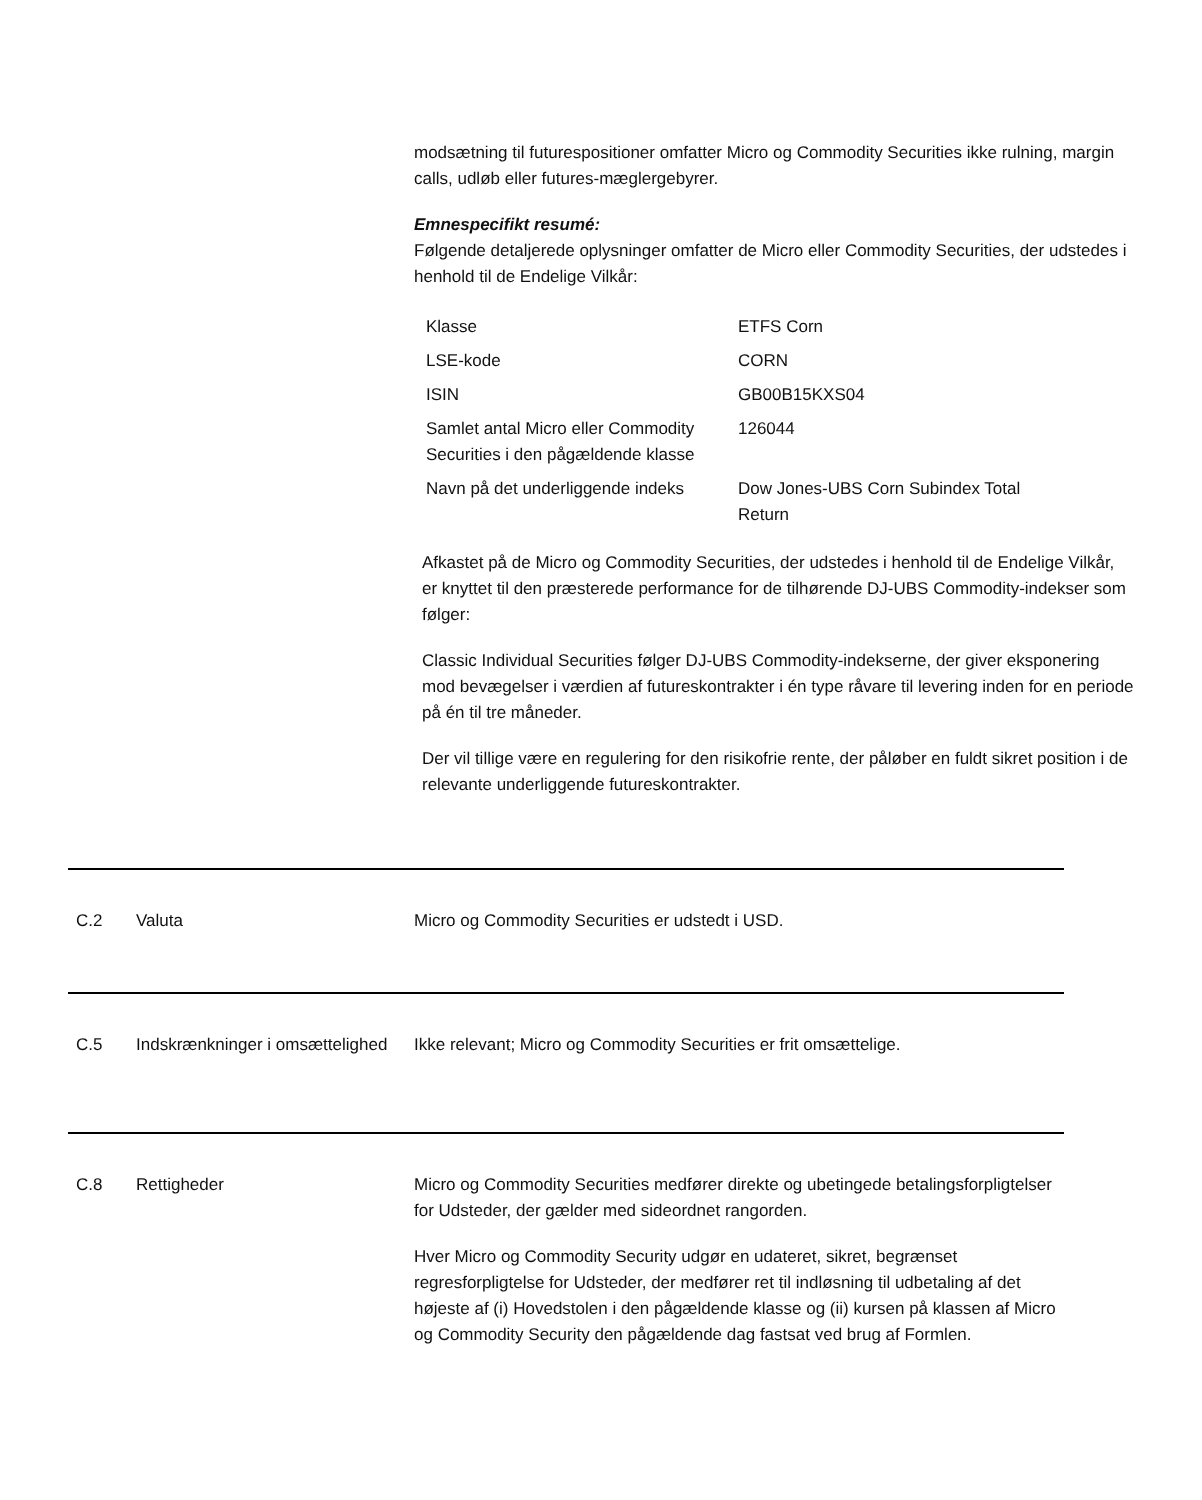modsætning til futurespositioner omfatter Micro og Commodity Securities ikke rulning, margin calls, udløb eller futures-mæglergebyrer.
Emnespecifikt resumé:
Følgende detaljerede oplysninger omfatter de Micro eller Commodity Securities, der udstedes i henhold til de Endelige Vilkår:
| Klasse | ETFS Corn |
| LSE-kode | CORN |
| ISIN | GB00B15KXS04 |
| Samlet antal Micro eller Commodity Securities i den pågældende klasse | 126044 |
| Navn på det underliggende indeks | Dow Jones-UBS Corn Subindex Total Return |
Afkastet på de Micro og Commodity Securities, der udstedes i henhold til de Endelige Vilkår, er knyttet til den præsterede performance for de tilhørende DJ-UBS Commodity-indekser som følger:
Classic Individual Securities følger DJ-UBS Commodity-indekserne, der giver eksponering mod bevægelser i værdien af futureskontrakter i én type råvare til levering inden for en periode på én til tre måneder.
Der vil tilligе være en regulering for den risikofrie rente, der påløber en fuldt sikret position i de relevante underliggende futureskontrakter.
C.2 Valuta Micro og Commodity Securities er udstedt i USD.
C.5 Indskrænkninger i omsættelighed
Ikke relevant; Micro og Commodity Securities er frit omsættelige.
C.8 Rettigheder Micro og Commodity Securities medfører direkte og ubetingede betalingsforpligtelser for Udsteder, der gælder med sideordnet rangorden.
Hver Micro og Commodity Security udgør en udateret, sikret, begrænset regresforpligtelse for Udsteder, der medfører ret til indløsning til udbetaling af det højeste af (i) Hovedstolen i den pågældende klasse og (ii) kursen på klassen af Micro og Commodity Security den pågældende dag fastsat ved brug af Formlen.